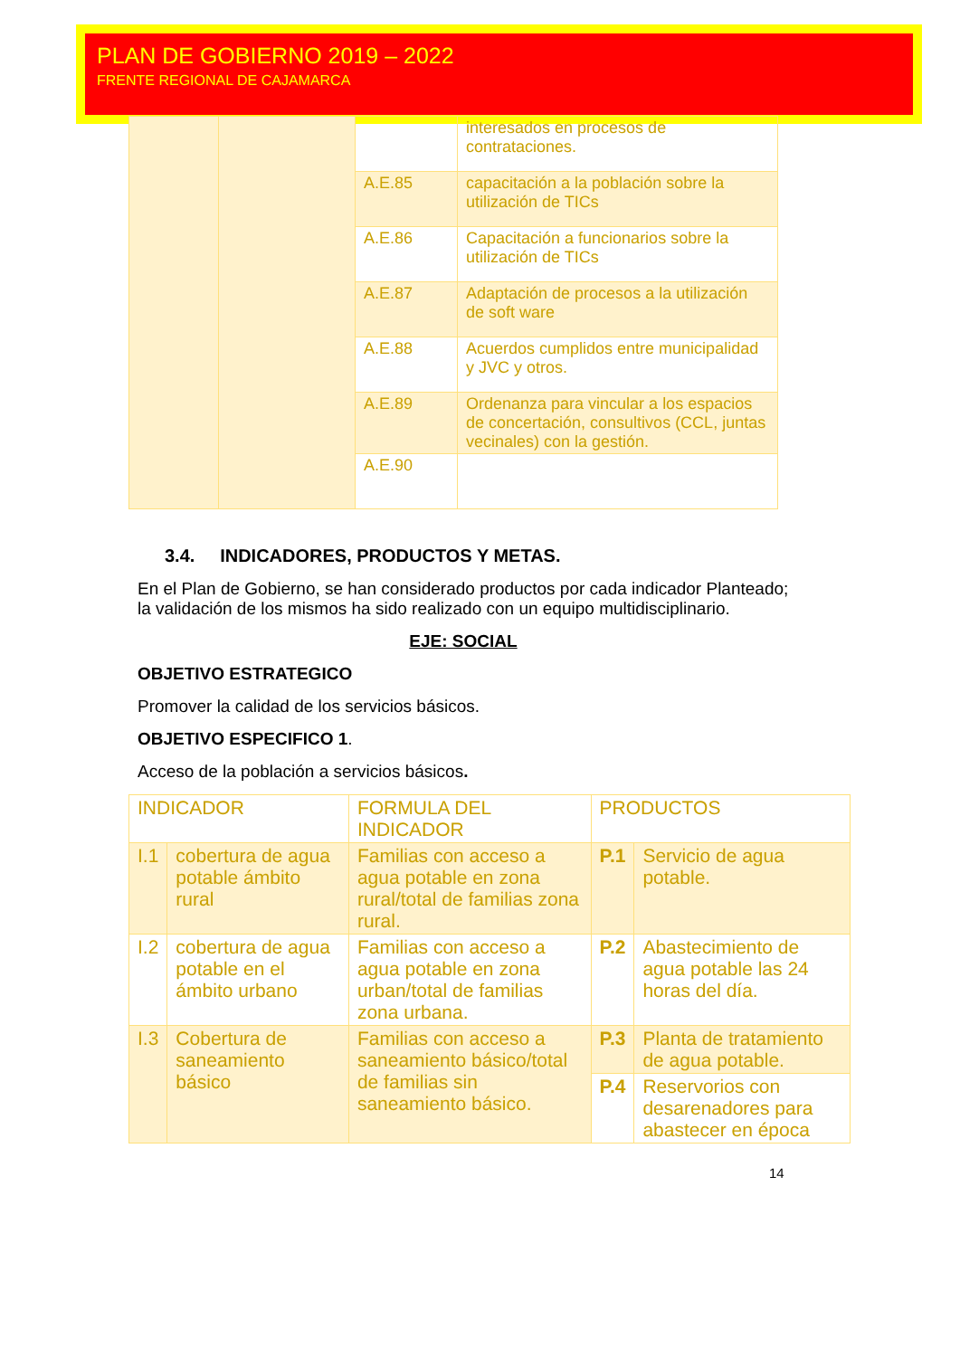PLAN DE GOBIERNO 2019 – 2022
FRENTE REGIONAL DE CAJAMARCA
| | | | interesados en procesos de contrataciones. |
| | | A.E.85 | capacitación a la población sobre la utilización de TICs |
| | | A.E.86 | Capacitación a funcionarios sobre la utilización de TICs |
| | | A.E.87 | Adaptación de procesos a la utilización de soft ware |
| | | A.E.88 | Acuerdos cumplidos entre municipalidad y JVC y otros. |
| | | A.E.89 | Ordenanza para vincular a los espacios de concertación, consultivos (CCL, juntas vecinales) con la gestión. |
| | | A.E.90 | |
3.4. INDICADORES, PRODUCTOS Y METAS.
En el Plan de Gobierno, se han considerado productos por cada indicador Planteado; la validación de los mismos ha sido realizado con un equipo multidisciplinario.
EJE: SOCIAL
OBJETIVO ESTRATEGICO
Promover la calidad de los servicios básicos.
OBJETIVO ESPECIFICO 1.
Acceso de la población a servicios básicos.
| INDICADOR | | FORMULA DEL INDICADOR | PRODUCTOS | |
| I.1 | cobertura de agua potable ámbito rural | Familias con acceso a agua potable en zona rural/total de familias zona rural. | P.1 | Servicio de agua potable. |
| I.2 | cobertura de agua potable en el ámbito urbano | Familias con acceso a agua potable en zona urban/total de familias zona urbana. | P.2 | Abastecimiento de agua potable las 24 horas del día. |
| I.3 | Cobertura de saneamiento básico | Familias con acceso a saneamiento básico/total de familias sin saneamiento básico. | P.3 | Planta de tratamiento de agua potable. |
| | | | P.4 | Reservorios con desarenadores para abastecer en época |
14